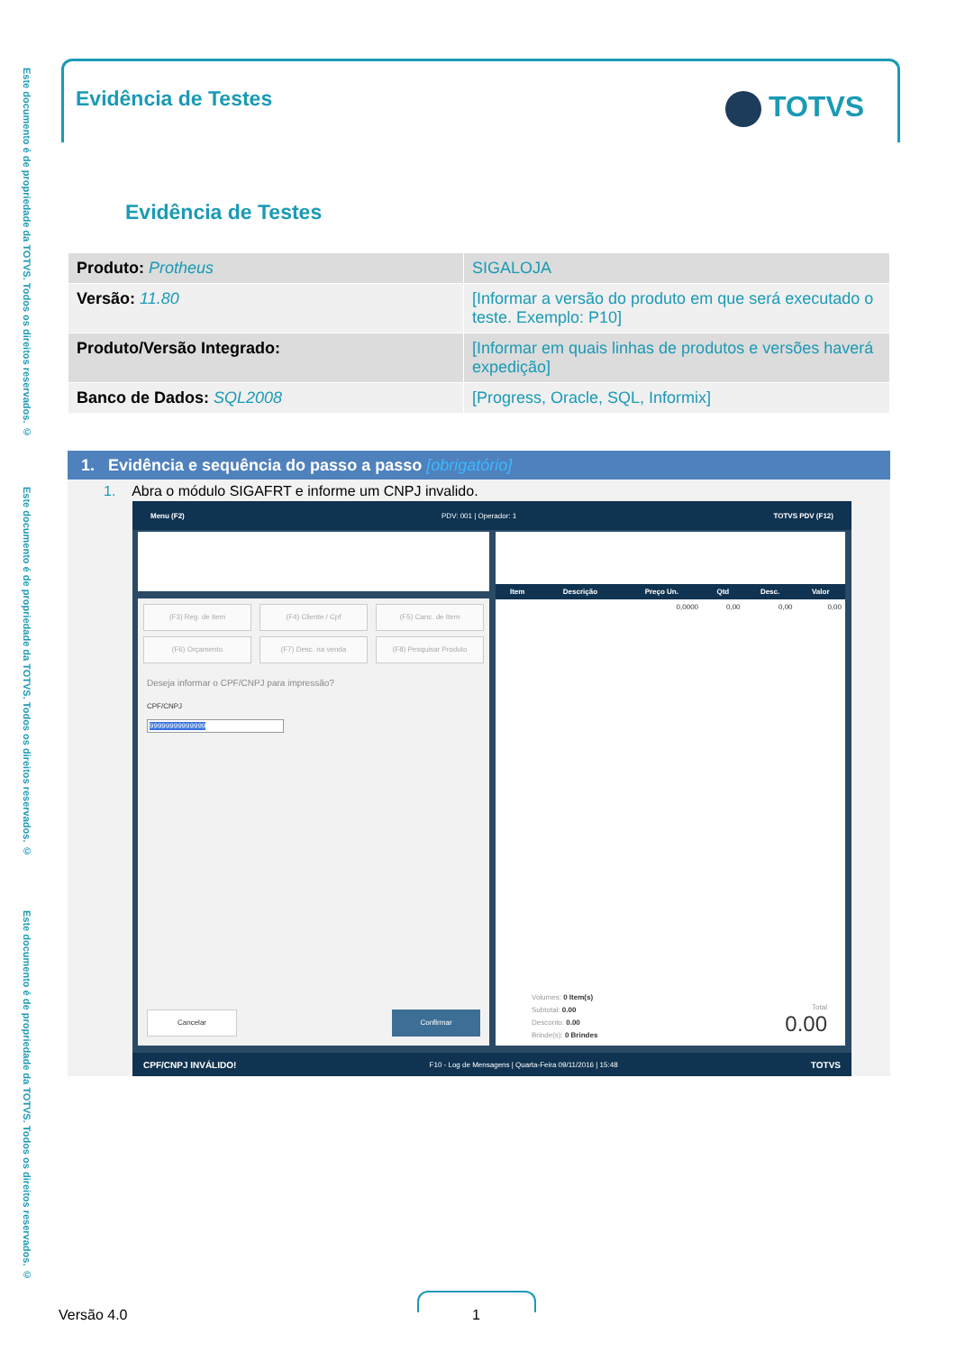Este documento é de propriedade da TOTVS. Todos os direitos reservados. ©
Este documento é de propriedade da TOTVS. Todos os direitos reservados. ©
Este documento é de propriedade da TOTVS. Todos os direitos reservados. ©
Evidência de Testes TOTVS
Evidência de Testes
| Produto: Protheus | SIGALOJA |
| Versão: 11.80 | [Informar a versão do produto em que será executado o teste. Exemplo: P10] |
| Produto/Versão Integrado: | [Informar em quais linhas de produtos e versões haverá expedição] |
| Banco de Dados: SQL2008 | [Progress, Oracle, SQL, Informix] |
1. Evidência e sequência do passo a passo [obrigatório]
1. Abra o módulo SIGAFRT e informe um CNPJ invalido.
Menu (F2) PDV: 001 | Operador: 1 TOTVS PDV (F12)
(F3) Reg. de item (F4) Cliente / Cpf (F5) Canc. de Item
(F6) Orçamento (F7) Desc. na venda (F8) Pesquisar Produto
Deseja informar o CPF/CNPJ para impressão?
CPF/CNPJ
99999999999999
Cancelar Confirmar
| Item | Descrição | Preço Un. | Qtd | Desc. | Valor |
| --- | --- | --- | --- | --- | --- |
| | | 0,0000 | 0,00 | 0,00 | 0,00 |
Volumes: 0 Item(s)
Subtotal: 0.00
Desconto: 0.00
Brinde(s): 0 Brindes
Total
0.00
CPF/CNPJ INVÁLIDO! F10 - Log de Mensagens | Quarta-Feira 09/11/2016 | 15:48 TOTVS
Versão 4.0 1